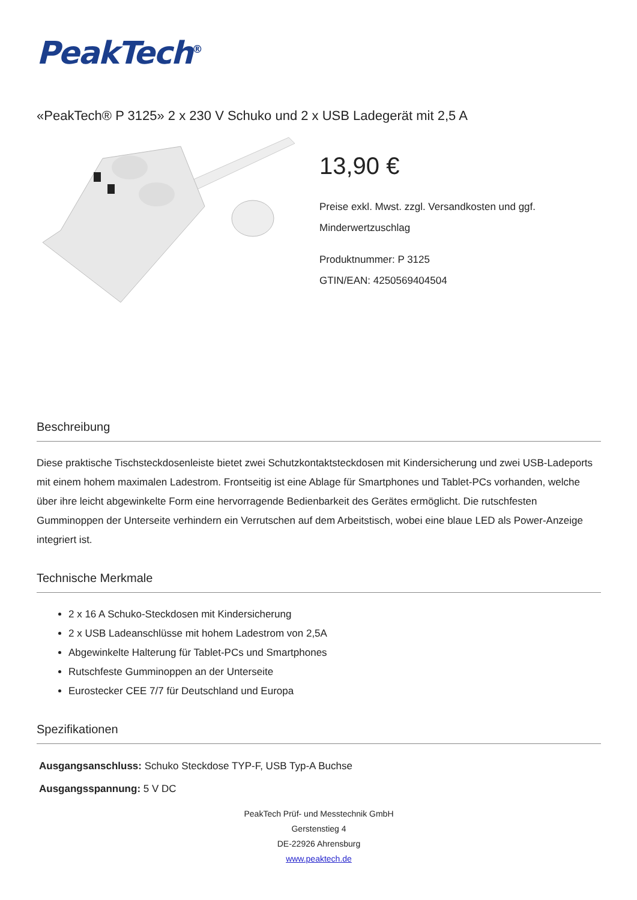PeakTech<sup>®</sup>
«PeakTech® P 3125» 2 x 230 V Schuko und 2 x USB Ladegerät mit 2,5 A
13,90 €
Preise exkl. Mwst. zzgl. Versandkosten und ggf.
Minderwertzuschlag
Produktnummer: P 3125
GTIN/EAN: 4250569404504
Beschreibung
Diese praktische Tischsteckdosenleiste bietet zwei Schutzkontaktsteckdosen mit Kindersicherung und zwei USB-Ladeports mit einem hohem maximalen Ladestrom. Frontseitig ist eine Ablage für Smartphones und Tablet-PCs vorhanden, welche über ihre leicht abgewinkelte Form eine hervorragende Bedienbarkeit des Gerätes ermöglicht. Die rutschfesten Gumminoppen der Unterseite verhindern ein Verrutschen auf dem Arbeitstisch, wobei eine blaue LED als Power-Anzeige integriert ist.
Technische Merkmale
2 x 16 A Schuko-Steckdosen mit Kindersicherung
2 x USB Ladeanschlüsse mit hohem Ladestrom von 2,5A
Abgewinkelte Halterung für Tablet-PCs und Smartphones
Rutschfeste Gumminoppen an der Unterseite
Eurostecker CEE 7/7 für Deutschland und Europa
Spezifikationen
Ausgangsanschluss: Schuko Steckdose TYP-F, USB Typ-A Buchse
Ausgangsspannung: 5 V DC
PeakTech Prüf- und Messtechnik GmbH
Gerstenstieg 4
DE-22926 Ahrensburg
www.peaktech.de